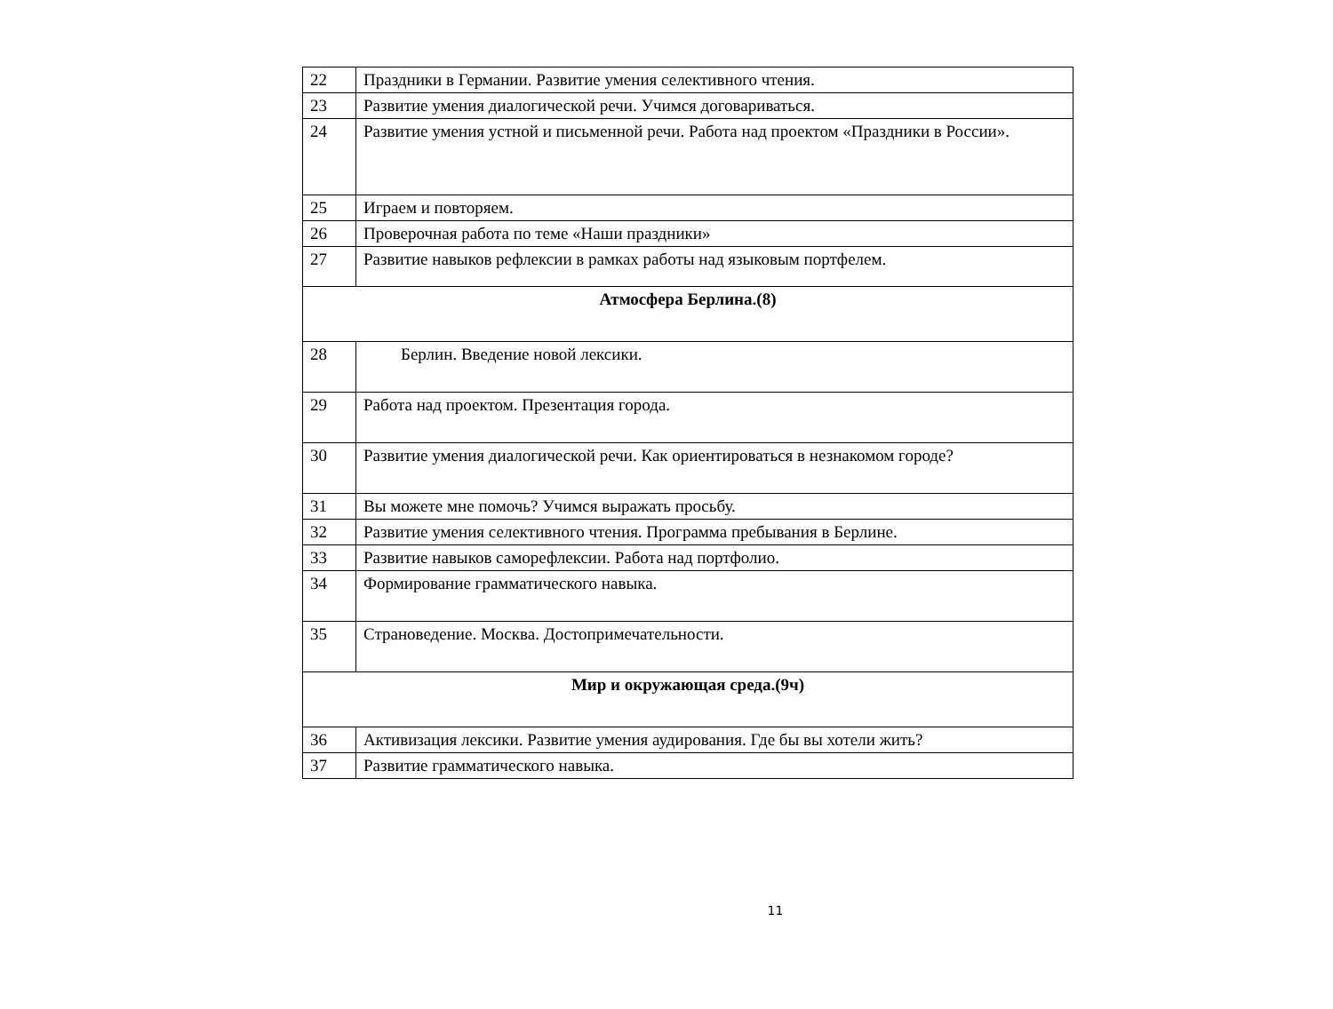| 22 | Праздники в Германии. Развитие умения селективного чтения. |
| 23 | Развитие умения диалогической речи. Учимся договариваться. |
| 24 | Развитие умения устной и письменной речи. Работа над проектом «Праздники в России». |
| 25 | Играем и повторяем. |
| 26 | Проверочная работа по теме «Наши праздники» |
| 27 | Развитие навыков рефлексии в рамках работы над языковым портфелем. |
| Атмосфера Берлина.(8) | |
| 28 | Берлин. Введение новой лексики. |
| 29 | Работа над проектом. Презентация города. |
| 30 | Развитие умения диалогической речи. Как ориентироваться в незнакомом городе? |
| 31 | Вы можете мне помочь? Учимся выражать просьбу. |
| 32 | Развитие умения селективного чтения. Программа пребывания в Берлине. |
| 33 | Развитие навыков саморефлексии. Работа над портфолио. |
| 34 | Формирование грамматического навыка. |
| 35 | Страноведение. Москва. Достопримечательности. |
| Мир и окружающая среда.(9ч) | |
| 36 | Активизация лексики. Развитие умения аудирования. Где бы вы хотели жить? |
| 37 | Развитие грамматического навыка. |
11